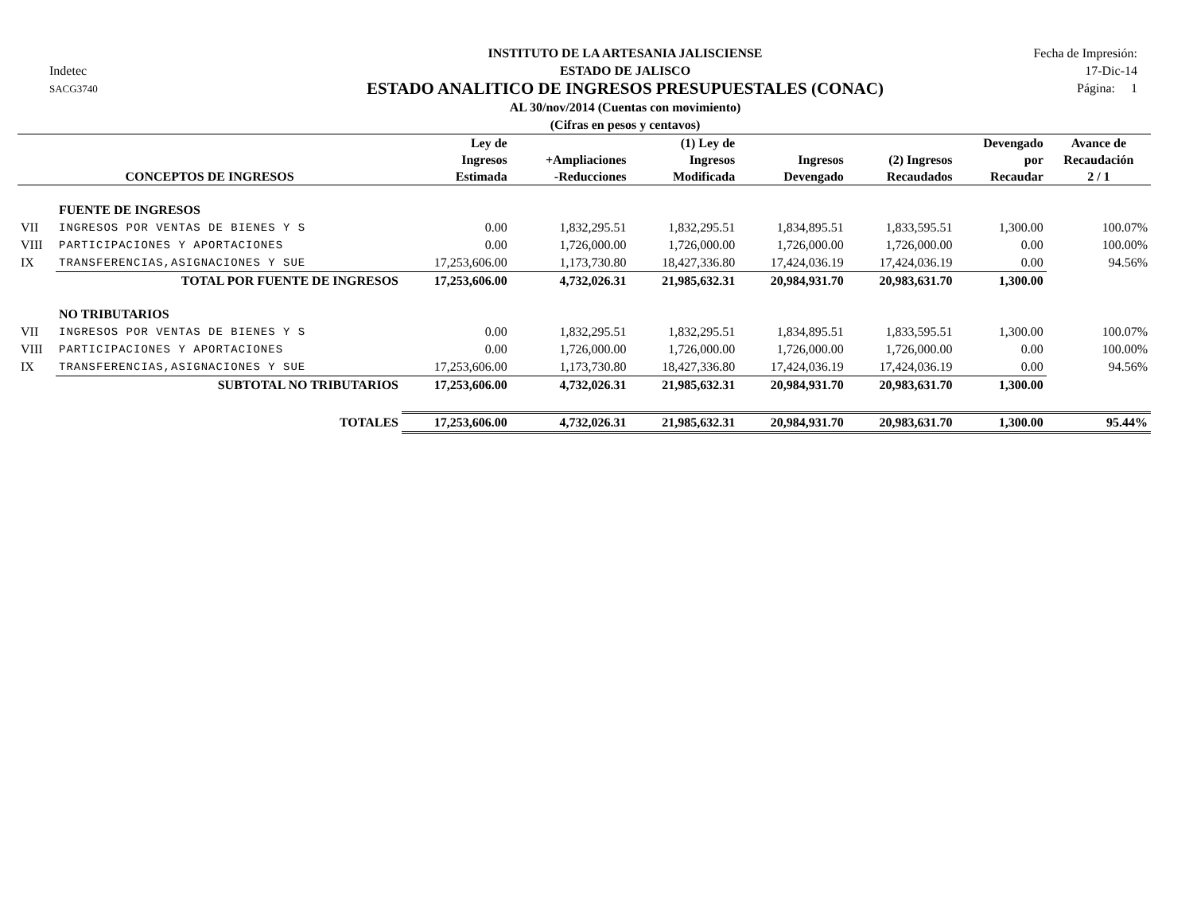Indetec
SACG3740
INSTITUTO DE LA ARTESANIA JALISCIENSE
ESTADO DE JALISCO
ESTADO ANALITICO DE INGRESOS PRESUPUESTALES (CONAC)
AL 30/nov/2014 (Cuentas con movimiento)
(Cifras en pesos y centavos)
Fecha de Impresión:
17-Dic-14
Página: 1
| CONCEPTOS DE INGRESOS | | Ley de Ingresos Estimada | +Ampliaciones -Reducciones | (1) Ley de Ingresos Modificada | Ingresos Devengado | (2) Ingresos Recaudados | Devengado por Recaudar | Avance de Recaudación 2 / 1 |
| --- | --- | --- | --- | --- | --- | --- | --- | --- |
| | FUENTE DE INGRESOS | | | | | | | |
| VII | INGRESOS POR VENTAS DE BIENES Y S | 0.00 | 1,832,295.51 | 1,832,295.51 | 1,834,895.51 | 1,833,595.51 | 1,300.00 | 100.07% |
| VIII | PARTICIPACIONES Y APORTACIONES | 0.00 | 1,726,000.00 | 1,726,000.00 | 1,726,000.00 | 1,726,000.00 | 0.00 | 100.00% |
| IX | TRANSFERENCIAS,ASIGNACIONES Y SUE | 17,253,606.00 | 1,173,730.80 | 18,427,336.80 | 17,424,036.19 | 17,424,036.19 | 0.00 | 94.56% |
| | TOTAL POR FUENTE DE INGRESOS | 17,253,606.00 | 4,732,026.31 | 21,985,632.31 | 20,984,931.70 | 20,983,631.70 | 1,300.00 | |
| | NO TRIBUTARIOS | | | | | | | |
| VII | INGRESOS POR VENTAS DE BIENES Y S | 0.00 | 1,832,295.51 | 1,832,295.51 | 1,834,895.51 | 1,833,595.51 | 1,300.00 | 100.07% |
| VIII | PARTICIPACIONES Y APORTACIONES | 0.00 | 1,726,000.00 | 1,726,000.00 | 1,726,000.00 | 1,726,000.00 | 0.00 | 100.00% |
| IX | TRANSFERENCIAS,ASIGNACIONES Y SUE | 17,253,606.00 | 1,173,730.80 | 18,427,336.80 | 17,424,036.19 | 17,424,036.19 | 0.00 | 94.56% |
| | SUBTOTAL NO TRIBUTARIOS | 17,253,606.00 | 4,732,026.31 | 21,985,632.31 | 20,984,931.70 | 20,983,631.70 | 1,300.00 | |
| | TOTALES | 17,253,606.00 | 4,732,026.31 | 21,985,632.31 | 20,984,931.70 | 20,983,631.70 | 1,300.00 | 95.44% |